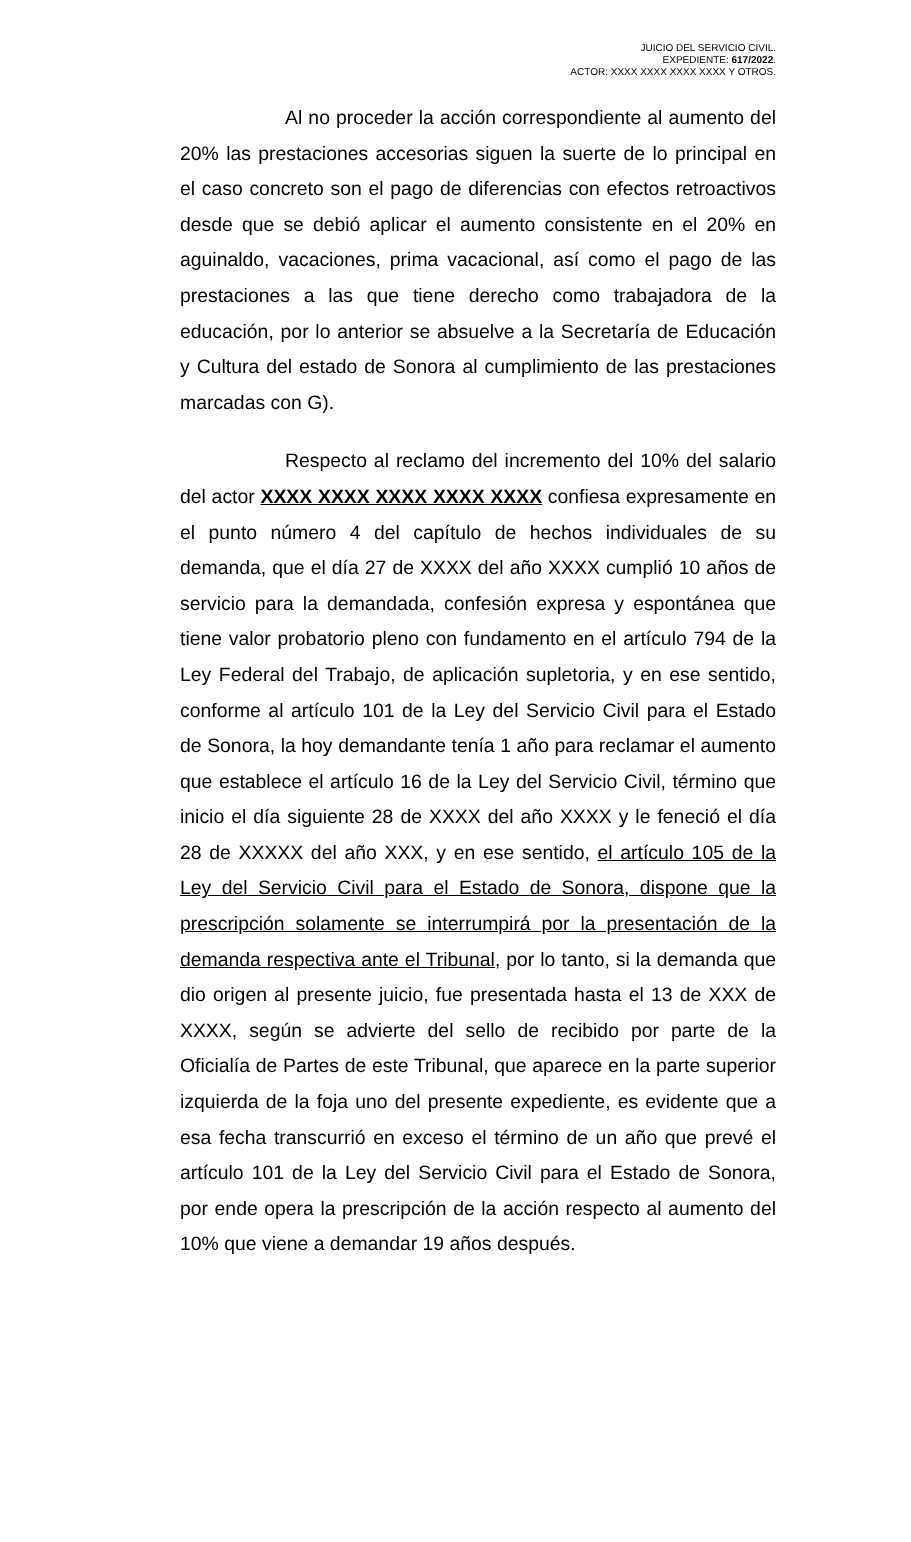JUICIO DEL SERVICIO CIVIL.
EXPEDIENTE: 617/2022.
ACTOR: XXXX XXXX XXXX XXXX Y OTROS.
Al no proceder la acción correspondiente al aumento del 20% las prestaciones accesorias siguen la suerte de lo principal en el caso concreto son el pago de diferencias con efectos retroactivos desde que se debió aplicar el aumento consistente en el 20% en aguinaldo, vacaciones, prima vacacional, así como el pago de las prestaciones a las que tiene derecho como trabajadora de la educación, por lo anterior se absuelve a la Secretaría de Educación y Cultura del estado de Sonora al cumplimiento de las prestaciones marcadas con G).
Respecto al reclamo del incremento del 10% del salario del actor XXXX XXXX XXXX XXXX XXXX confiesa expresamente en el punto número 4 del capítulo de hechos individuales de su demanda, que el día 27 de XXXX del año XXXX cumplió 10 años de servicio para la demandada, confesión expresa y espontánea que tiene valor probatorio pleno con fundamento en el artículo 794 de la Ley Federal del Trabajo, de aplicación supletoria, y en ese sentido, conforme al artículo 101 de la Ley del Servicio Civil para el Estado de Sonora, la hoy demandante tenía 1 año para reclamar el aumento que establece el artículo 16 de la Ley del Servicio Civil, término que inicio el día siguiente 28 de XXXX del año XXXX y le feneció el día 28 de XXXXX del año XXX, y en ese sentido, el artículo 105 de la Ley del Servicio Civil para el Estado de Sonora, dispone que la prescripción solamente se interrumpirá por la presentación de la demanda respectiva ante el Tribunal, por lo tanto, si la demanda que dio origen al presente juicio, fue presentada hasta el 13 de XXX de XXXX, según se advierte del sello de recibido por parte de la Oficialía de Partes de este Tribunal, que aparece en la parte superior izquierda de la foja uno del presente expediente, es evidente que a esa fecha transcurrió en exceso el término de un año que prevé el artículo 101 de la Ley del Servicio Civil para el Estado de Sonora, por ende opera la prescripción de la acción respecto al aumento del 10% que viene a demandar 19 años después.